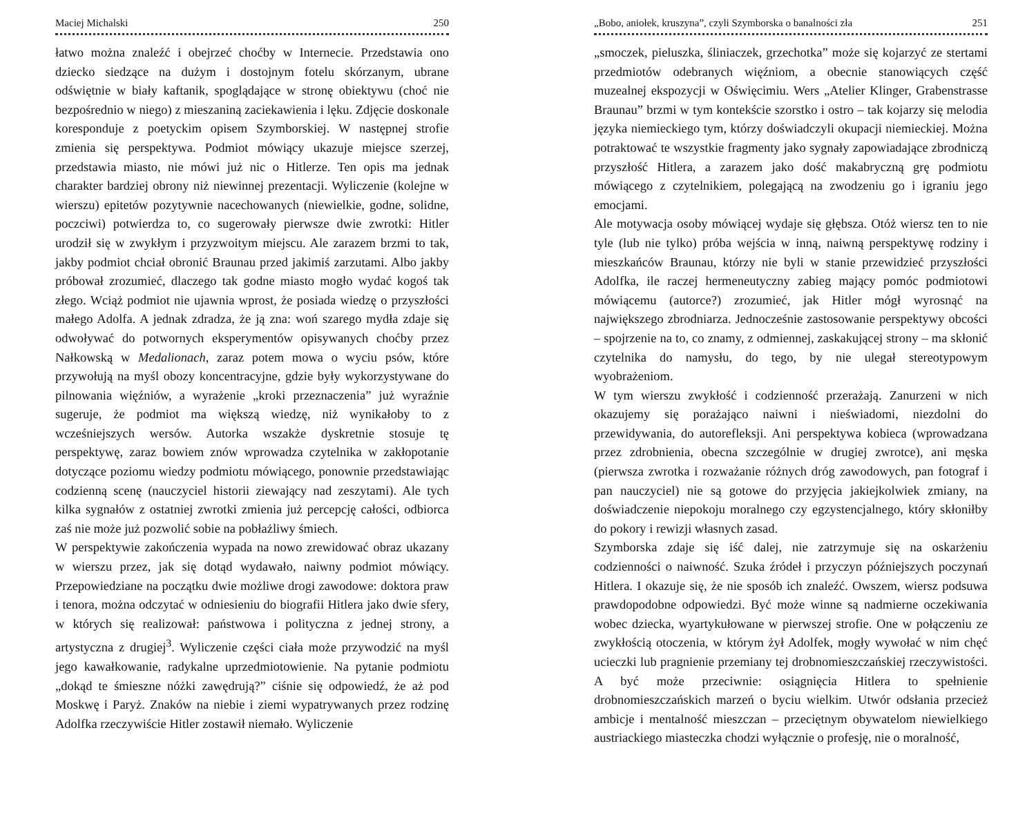Maciej Michalski 250
łatwo można znaleźć i obejrzeć choćby w Internecie. Przedstawia ono dziecko siedzące na dużym i dostojnym fotelu skórzanym, ubrane odświętnie w biały kaftanik, spoglądające w stronę obiektywu (choć nie bezpośrednio w niego) z mieszaniną zaciekawienia i lęku. Zdjęcie doskonale koresponduje z poetyckim opisem Szymborskiej. W następnej strofie zmienia się perspektywa. Podmiot mówiący ukazuje miejsce szerzej, przedstawia miasto, nie mówi już nic o Hitlerze. Ten opis ma jednak charakter bardziej obrony niż niewinnej prezentacji. Wyliczenie (kolejne w wierszu) epitetów pozytywnie nacechowanych (niewielkie, godne, solidne, poczciwi) potwierdza to, co sugerowały pierwsze dwie zwrotki: Hitler urodził się w zwykłym i przyzwoitym miejscu. Ale zarazem brzmi to tak, jakby podmiot chciał obronić Braunau przed jakimiś zarzutami. Albo jakby próbował zrozumieć, dlaczego tak godne miasto mogło wydać kogoś tak złego. Wciąż podmiot nie ujawnia wprost, że posiada wiedzę o przyszłości małego Adolfa. A jednak zdradza, że ją zna: woń szarego mydła zdaje się odwoływać do potwornych eksperymentów opisywanych choćby przez Nałkowską w Medalionach, zaraz potem mowa o wyciu psów, które przywołują na myśl obozy koncentracyjne, gdzie były wykorzystywane do pilnowania więźniów, a wyrażenie „kroki przeznaczenia” już wyraźnie sugeruje, że podmiot ma większą wiedzę, niż wynikałoby to z wcześniejszych wersów. Autorka wszakże dyskretnie stosuje tę perspektywę, zaraz bowiem znów wprowadza czytelnika w zakłopotanie dotyczące poziomu wiedzy podmiotu mówiącego, ponownie przedstawiając codzienną scenę (nauczyciel historii ziewający nad zeszytami). Ale tych kilka sygnałów z ostatniej zwrotki zmienia już percepcję całości, odbiorca zaś nie może już pozwolić sobie na pobłażliwy śmiech.
W perspektywie zakończenia wypada na nowo zrewidować obraz ukazany w wierszu przez, jak się dotąd wydawało, naiwny podmiot mówiący. Przepowiedziane na początku dwie możliwe drogi zawodowe: doktora praw i tenora, można odczytać w odniesieniu do biografii Hitlera jako dwie sfery, w których się realizował: państwowa i polityczna z jednej strony, a artystyczna z drugiej<sup>3</sup>. Wyliczenie części ciała może przywodzić na myśl jego kawałkowanie, radykalne uprzedmiotowienie. Na pytanie podmiotu „dokąd te śmieszne nóżki zawędrują?” ciśnie się odpowiedź, że aż pod Moskwę i Paryż. Znaków na niebie i ziemi wypatrywanych przez rodzinę Adolfka rzeczywiście Hitler zostawił niemało. Wyliczenie
„Bobo, aniołek, kruszyna”, czyli Szymborska o banalności zła 251
„smoczek, pieluszka, śliniaczek, grzechotka” może się kojarzyć ze stertami przedmiotów odebranych więźniom, a obecnie stanowiących część muzealnej ekspozycji w Oświęcimiu. Wers „Atelier Klinger, Grabenstrasse Braunau” brzmi w tym kontekście szorstko i ostro – tak kojarzy się melodia języka niemieckiego tym, którzy doświadczyli okupacji niemieckiej. Można potraktować te wszystkie fragmenty jako sygnały zapowiadające zbrodniczą przyszłość Hitlera, a zarazem jako dość makabryczną grę podmiotu mówiącego z czytelnikiem, polegającą na zwodzeniu go i igraniu jego emocjami.
Ale motywacja osoby mówiącej wydaje się głębsza. Otóż wiersz ten to nie tyle (lub nie tylko) próba wejścia w inną, naiwną perspektywę rodziny i mieszkańców Braunau, którzy nie byli w stanie przewidzieć przyszłości Adolfka, ile raczej hermeneutyczny zabieg mający pomóc podmiotowi mówiącemu (autorce?) zrozumieć, jak Hitler mógł wyrosnąć na największego zbrodniarza. Jednocześnie zastosowanie perspektywy obcości – spojrzenie na to, co znamy, z odmiennej, zaskakującej strony – ma skłonić czytelnika do namysłu, do tego, by nie ulegał stereotypowym wyobrażeniom.
W tym wierszu zwykłość i codzienność przerażają. Zanurzeni w nich okazujemy się porażająco naiwni i nieświadomi, niezdolni do przewidywania, do autorefleksji. Ani perspektywa kobieca (wprowadzana przez zdrobnienia, obecna szczególnie w drugiej zwrotce), ani męska (pierwsza zwrotka i rozważanie różnych dróg zawodowych, pan fotograf i pan nauczyciel) nie są gotowe do przyjęcia jakiejkolwiek zmiany, na doświadczenie niepokoju moralnego czy egzystencjalnego, który skłoniłby do pokory i rewizji własnych zasad.
Szymborska zdaje się iść dalej, nie zatrzymuje się na oskarżeniu codzienności o naiwność. Szuka źródeł i przyczyn późniejszych poczynań Hitlera. I okazuje się, że nie sposób ich znaleźć. Owszem, wiersz podsuwa prawdopodobne odpowiedzi. Być może winne są nadmierne oczekiwania wobec dziecka, wyartykułowane w pierwszej strofie. One w połączeniu ze zwykłością otoczenia, w którym żył Adolfek, mogły wywołać w nim chęć ucieczki lub pragnienie przemiany tej drobnomieszczańskiej rzeczywistości. A być może przeciwnie: osiągnięcia Hitlera to spełnienie drobnomieszczańskich marzeń o byciu wielkim. Utwór odsłania przecież ambicje i mentalność mieszczan – przeciętnym obywatelom niewielkiego austriackiego miasteczka chodzi wyłącznie o profesję, nie o moralność,